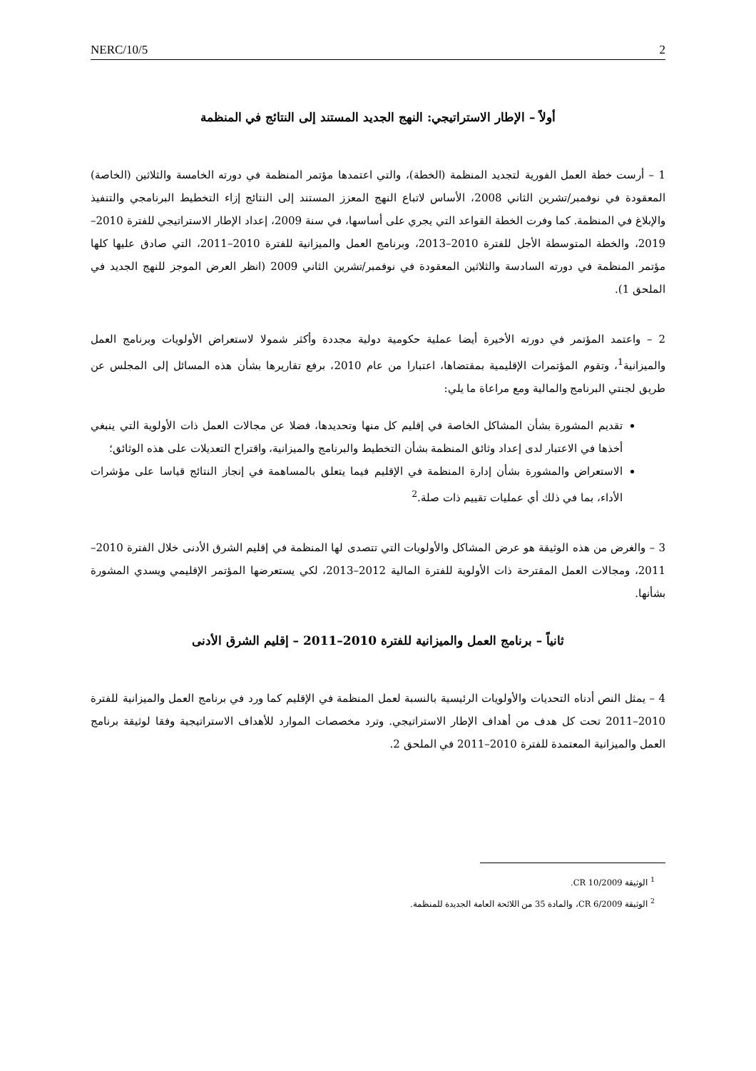NERC/10/5 2
أولاً – الإطار الاستراتيجي: النهج الجديد المستند إلى النتائج في المنظمة
1 – أرست خطة العمل الفورية لتجديد المنظمة (الخطة)، والتي اعتمدها مؤتمر المنظمة في دورته الخامسة والثلاثين (الخاصة) المعقودة في نوفمبر/تشرين الثاني 2008، الأساس لاتباع النهج المعزز المستند إلى النتائج إزاء التخطيط البرنامجي والتنفيذ والإبلاغ في المنظمة. كما وفرت الخطة القواعد التي يجري على أساسها، في سنة 2009، إعداد الإطار الاستراتيجي للفترة 2010–2019، والخطة المتوسطة الأجل للفترة 2010–2013، وبرنامج العمل والميزانية للفترة 2010–2011، التي صادق عليها كلها مؤتمر المنظمة في دورته السادسة والثلاثين المعقودة في نوفمبر/تشرين الثاني 2009 (انظر العرض الموجز للنهج الجديد في الملحق 1).
2 – واعتمد المؤتمر في دورته الأخيرة أيضا عملية حكومية دولية مجددة وأكثر شمولا لاستعراض الأولويات وبرنامج العمل والميزانية<sup>1</sup>، وتقوم المؤتمرات الإقليمية بمقتضاها، اعتبارا من عام 2010، برفع تقاريرها بشأن هذه المسائل إلى المجلس عن طريق لجنتي البرنامج والمالية ومع مراعاة ما يلي:
تقديم المشورة بشأن المشاكل الخاصة في إقليم كل منها وتحديدها، فضلا عن مجالات العمل ذات الأولوية التي ينبغي أخذها في الاعتبار لدى إعداد وثائق المنظمة بشأن التخطيط والبرنامج والميزانية، واقتراح التعديلات على هذه الوثائق؛
الاستعراض والمشورة بشأن إدارة المنظمة في الإقليم فيما يتعلق بالمساهمة في إنجاز النتائج قياسا على مؤشرات الأداء، بما في ذلك أي عمليات تقييم ذات صلة.<sup>2</sup>
3 – والغرض من هذه الوثيقة هو عرض المشاكل والأولويات التي تتصدى لها المنظمة في إقليم الشرق الأدنى خلال الفترة 2010–2011، ومجالات العمل المقترحة ذات الأولوية للفترة المالية 2012–2013، لكي يستعرضها المؤتمر الإقليمي ويسدي المشورة بشأنها.
ثانياً – برنامج العمل والميزانية للفترة 2010–2011 – إقليم الشرق الأدنى
4 – يمثل النص أدناه التحديات والأولويات الرئيسية بالنسبة لعمل المنظمة في الإقليم كما ورد في برنامج العمل والميزانية للفترة 2010–2011 تحت كل هدف من أهداف الإطار الاستراتيجي. وترد مخصصات الموارد للأهداف الاستراتيجية وفقا لوثيقة برنامج العمل والميزانية المعتمدة للفترة 2010–2011 في الملحق 2.
<sup>1</sup> الوثيقة CR 10/2009.
<sup>2</sup> الوثيقة CR 6/2009، والمادة 35 من اللائحة العامة الجديدة للمنظمة.